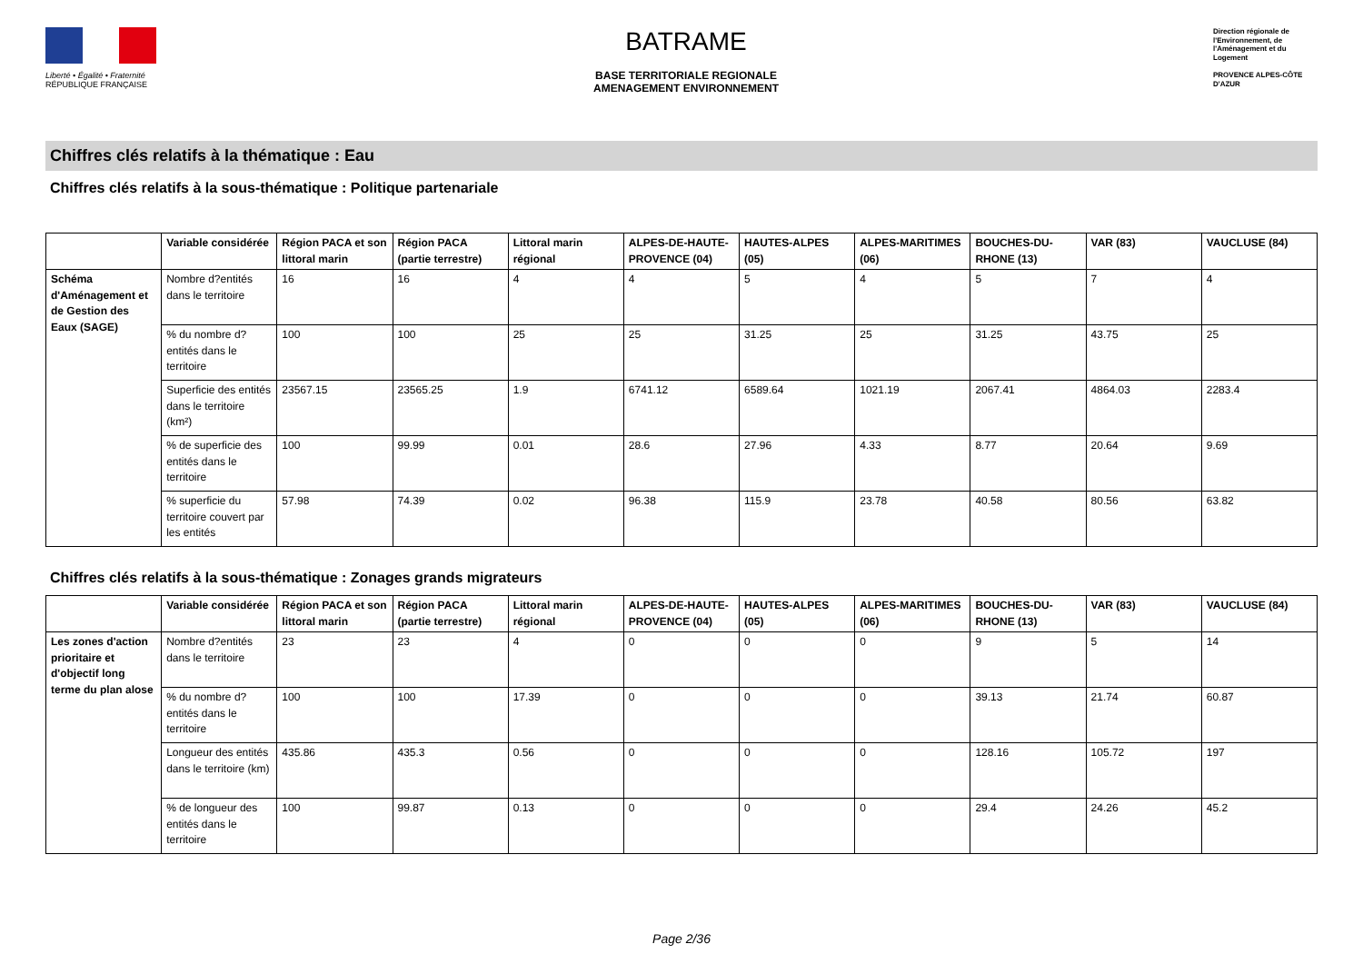Liberté • Égalité • Fraternité
RÉPUBLIQUE FRANÇAISE
BATRAME
BASE TERRITORIALE REGIONALE
AMENAGEMENT ENVIRONNEMENT
Direction régionale de l'Environnement, de l'Aménagement et du Logement
PROVENCE ALPES-CÔTE D'AZUR
Chiffres clés relatifs à la thématique : Eau
Chiffres clés relatifs à la sous-thématique : Politique partenariale
| | Variable considérée | Région PACA et son littoral marin | Région PACA (partie terrestre) | Littoral marin régional | ALPES-DE-HAUTE-PROVENCE (04) | HAUTES-ALPES (05) | ALPES-MARITIMES (06) | BOUCHES-DU-RHONE (13) | VAR (83) | VAUCLUSE (84) |
| --- | --- | --- | --- | --- | --- | --- | --- | --- | --- | --- |
| Schéma d'Aménagement et de Gestion des Eaux (SAGE) | Nombre d?entités dans le territoire | 16 | 16 | 4 | 4 | 5 | 4 | 5 | 7 | 4 |
| | % du nombre d?entités dans le territoire | 100 | 100 | 25 | 25 | 31.25 | 25 | 31.25 | 43.75 | 25 |
| | Superficie des entités dans le territoire (km²) | 23567.15 | 23565.25 | 1.9 | 6741.12 | 6589.64 | 1021.19 | 2067.41 | 4864.03 | 2283.4 |
| | % de superficie des entités dans le territoire | 100 | 99.99 | 0.01 | 28.6 | 27.96 | 4.33 | 8.77 | 20.64 | 9.69 |
| | % superficie du territoire couvert par les entités | 57.98 | 74.39 | 0.02 | 96.38 | 115.9 | 23.78 | 40.58 | 80.56 | 63.82 |
Chiffres clés relatifs à la sous-thématique : Zonages grands migrateurs
| | Variable considérée | Région PACA et son littoral marin | Région PACA (partie terrestre) | Littoral marin régional | ALPES-DE-HAUTE-PROVENCE (04) | HAUTES-ALPES (05) | ALPES-MARITIMES (06) | BOUCHES-DU-RHONE (13) | VAR (83) | VAUCLUSE (84) |
| --- | --- | --- | --- | --- | --- | --- | --- | --- | --- | --- |
| Les zones d'action prioritaire et d'objectif long terme du plan alose | Nombre d?entités dans le territoire | 23 | 23 | 4 | 0 | 0 | 0 | 9 | 5 | 14 |
| | % du nombre d?entités dans le territoire | 100 | 100 | 17.39 | 0 | 0 | 0 | 39.13 | 21.74 | 60.87 |
| | Longueur des entités dans le territoire (km) | 435.86 | 435.3 | 0.56 | 0 | 0 | 0 | 128.16 | 105.72 | 197 |
| | % de longueur des entités dans le territoire | 100 | 99.87 | 0.13 | 0 | 0 | 0 | 29.4 | 24.26 | 45.2 |
Page 2/36